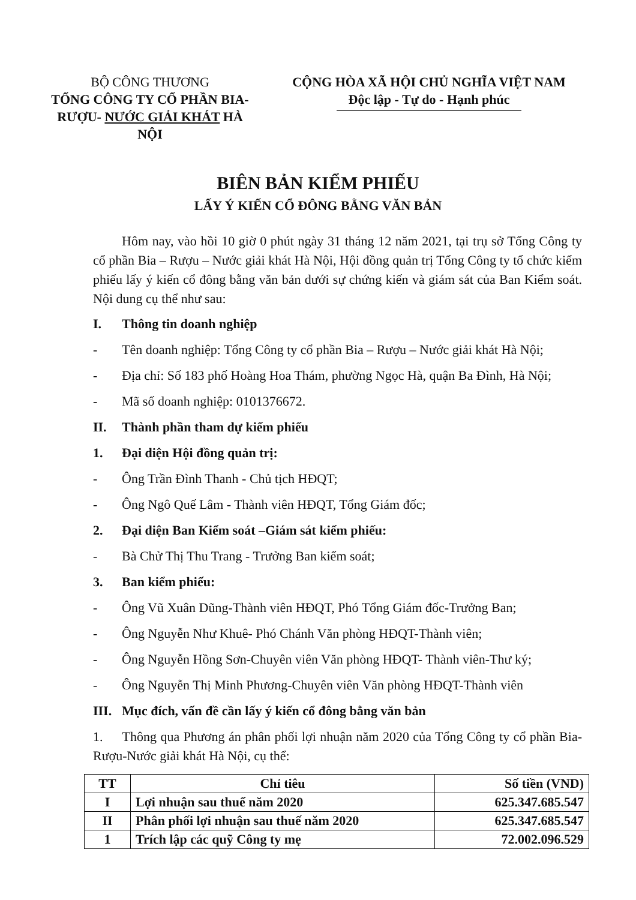BỘ CÔNG THƯƠNG
TỔNG CÔNG TY CỔ PHẦN BIA-RƯỢU- NƯỚC GIẢI KHÁT HÀ NỘI
CỘNG HÒA XÃ HỘI CHỦ NGHĨA VIỆT NAM
Độc lập - Tự do - Hạnh phúc
BIÊN BẢN KIỂM PHIẾU
LẤY Ý KIẾN CỔ ĐÔNG BẰNG VĂN BẢN
Hôm nay, vào hồi 10 giờ 0 phút ngày 31 tháng 12 năm 2021, tại trụ sở Tổng Công ty cổ phần Bia – Rượu – Nước giải khát Hà Nội, Hội đồng quản trị Tổng Công ty tổ chức kiểm phiếu lấy ý kiến cổ đông bằng văn bản dưới sự chứng kiến và giám sát của Ban Kiểm soát. Nội dung cụ thể như sau:
I. Thông tin doanh nghiệp
- Tên doanh nghiệp: Tổng Công ty cổ phần Bia – Rượu – Nước giải khát Hà Nội;
- Địa chỉ: Số 183 phố Hoàng Hoa Thám, phường Ngọc Hà, quận Ba Đình, Hà Nội;
- Mã số doanh nghiệp: 0101376672.
II. Thành phần tham dự kiểm phiếu
1. Đại diện Hội đồng quản trị:
- Ông Trần Đình Thanh - Chủ tịch HĐQT;
- Ông Ngô Quế Lâm - Thành viên HĐQT, Tổng Giám đốc;
2. Đại diện Ban Kiểm soát –Giám sát kiểm phiếu:
- Bà Chử Thị Thu Trang - Trưởng Ban kiểm soát;
3. Ban kiểm phiếu:
- Ông Vũ Xuân Dũng-Thành viên HĐQT, Phó Tổng Giám đốc-Trưởng Ban;
- Ông Nguyễn Như Khuê- Phó Chánh Văn phòng HĐQT-Thành viên;
- Ông Nguyễn Hồng Sơn-Chuyên viên Văn phòng HĐQT- Thành viên-Thư ký;
- Ông Nguyễn Thị Minh Phương-Chuyên viên Văn phòng HĐQT-Thành viên
III. Mục đích, vấn đề cần lấy ý kiến cổ đông bằng văn bản
1. Thông qua Phương án phân phối lợi nhuận năm 2020 của Tổng Công ty cổ phần Bia-Rượu-Nước giải khát Hà Nội, cụ thể:
| TT | Chỉ tiêu | Số tiền (VND) |
| --- | --- | --- |
| I | Lợi nhuận sau thuế năm 2020 | 625.347.685.547 |
| II | Phân phối lợi nhuận sau thuế năm 2020 | 625.347.685.547 |
| 1 | Trích lập các quỹ Công ty mẹ | 72.002.096.529 |